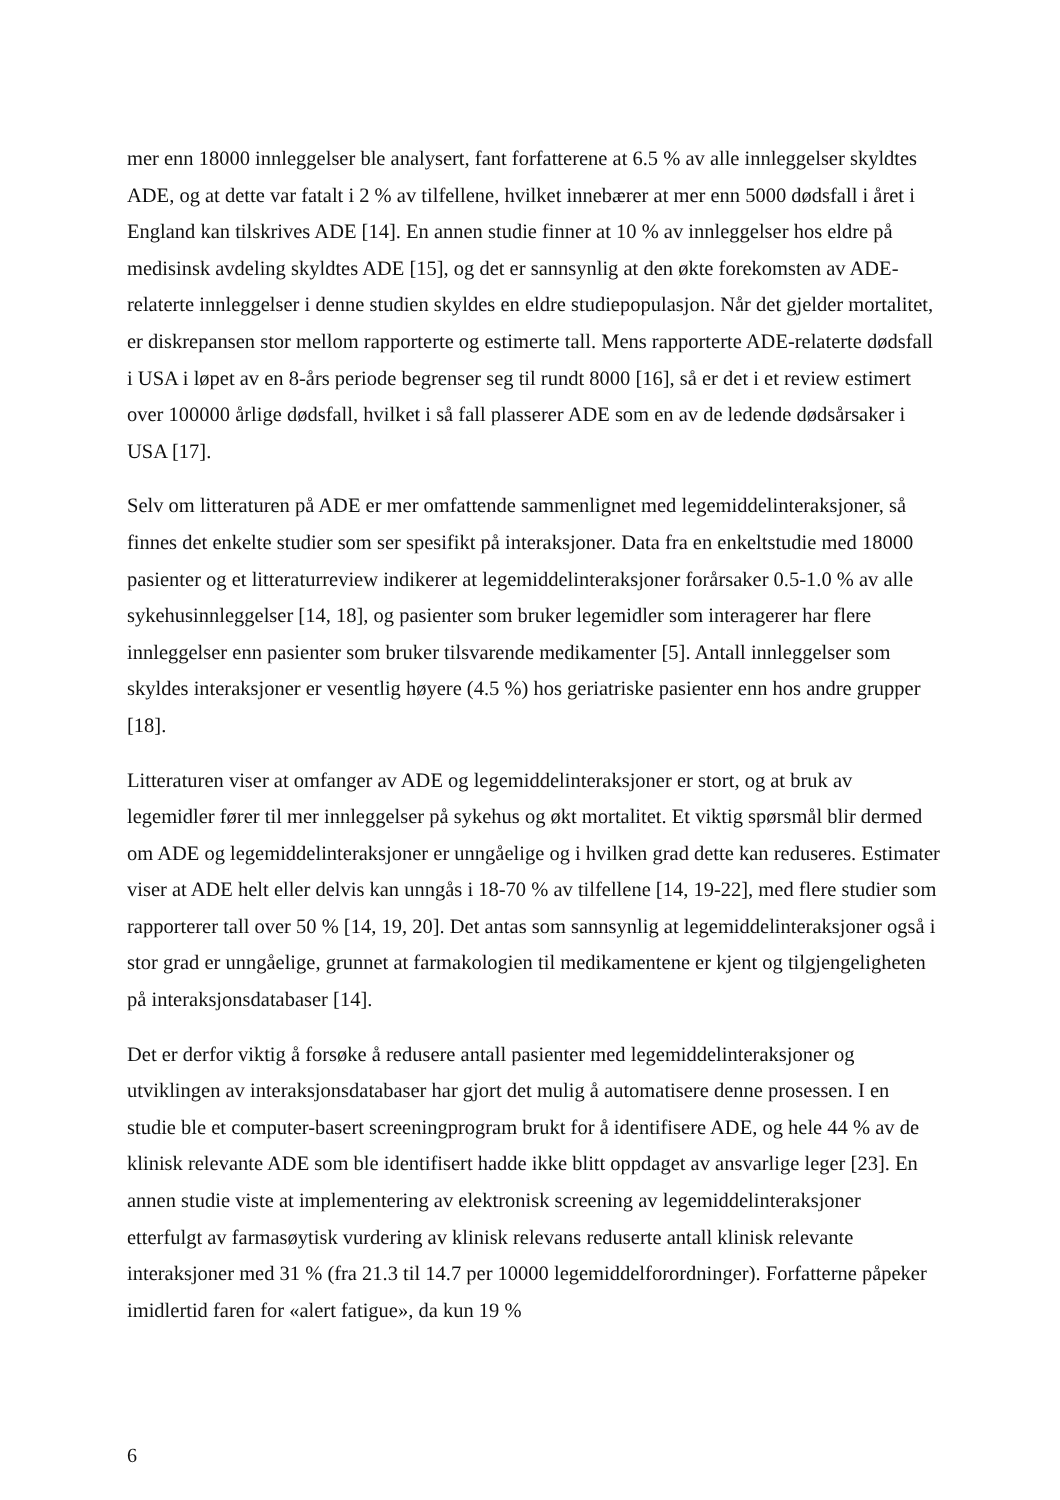mer enn 18000 innleggelser ble analysert, fant forfatterene at 6.5 % av alle innleggelser skyldtes ADE, og at dette var fatalt i 2 % av tilfellene, hvilket innebærer at mer enn 5000 dødsfall i året i England kan tilskrives ADE [14]. En annen studie finner at 10 % av innleggelser hos eldre på medisinsk avdeling skyldtes ADE [15], og det er sannsynlig at den økte forekomsten av ADE-relaterte innleggelser i denne studien skyldes en eldre studiepopulasjon. Når det gjelder mortalitet, er diskrepansen stor mellom rapporterte og estimerte tall. Mens rapporterte ADE-relaterte dødsfall i USA i løpet av en 8-års periode begrenser seg til rundt 8000 [16], så er det i et review estimert over 100000 årlige dødsfall, hvilket i så fall plasserer ADE som en av de ledende dødsårsaker i USA [17].
Selv om litteraturen på ADE er mer omfattende sammenlignet med legemiddelinteraksjoner, så finnes det enkelte studier som ser spesifikt på interaksjoner. Data fra en enkeltstudie med 18000 pasienter og et litteraturreview indikerer at legemiddelinteraksjoner forårsaker 0.5-1.0 % av alle sykehusinnleggelser [14, 18], og pasienter som bruker legemidler som interagerer har flere innleggelser enn pasienter som bruker tilsvarende medikamenter [5]. Antall innleggelser som skyldes interaksjoner er vesentlig høyere (4.5 %) hos geriatriske pasienter enn hos andre grupper [18].
Litteraturen viser at omfanger av ADE og legemiddelinteraksjoner er stort, og at bruk av legemidler fører til mer innleggelser på sykehus og økt mortalitet. Et viktig spørsmål blir dermed om ADE og legemiddelinteraksjoner er unngåelige og i hvilken grad dette kan reduseres. Estimater viser at ADE helt eller delvis kan unngås i 18-70 % av tilfellene [14, 19-22], med flere studier som rapporterer tall over 50 % [14, 19, 20]. Det antas som sannsynlig at legemiddelinteraksjoner også i stor grad er unngåelige, grunnet at farmakologien til medikamentene er kjent og tilgjengeligheten på interaksjonsdatabaser [14].
Det er derfor viktig å forsøke å redusere antall pasienter med legemiddelinteraksjoner og utviklingen av interaksjonsdatabaser har gjort det mulig å automatisere denne prosessen. I en studie ble et computer-basert screeningprogram brukt for å identifisere ADE, og hele 44 % av de klinisk relevante ADE som ble identifisert hadde ikke blitt oppdaget av ansvarlige leger [23]. En annen studie viste at implementering av elektronisk screening av legemiddelinteraksjoner etterfulgt av farmasøytisk vurdering av klinisk relevans reduserte antall klinisk relevante interaksjoner med 31 % (fra 21.3 til 14.7 per 10000 legemiddelforordninger). Forfatterne påpeker imidlertid faren for «alert fatigue», da kun 19 %
6